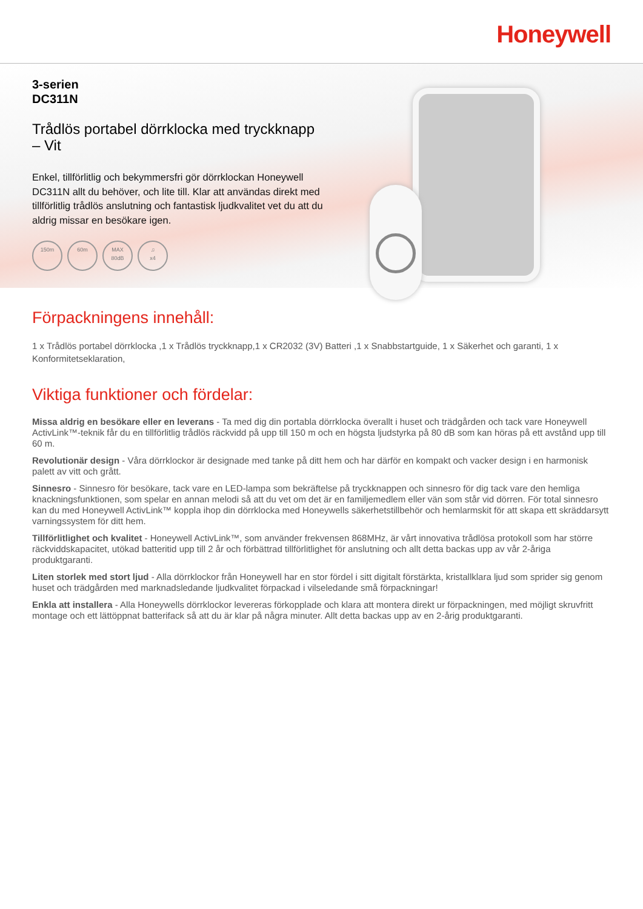Honeywell
3-serien
DC311N
Trådlös portabel dörrklocka med tryckknapp
– Vit
Enkel, tillförlitlig och bekymmersfri gör dörrklockan Honeywell DC311N allt du behöver, och lite till. Klar att användas direkt med tillförlitlig trådlös anslutning och fantastisk ljudkvalitet vet du att du aldrig missar en besökare igen.
150m 60m MAX
80dB
♫
x4
Förpackningens innehåll:
1 x Trådlös portabel dörrklocka ,1 x Trådlös tryckknapp,1 x CR2032 (3V) Batteri ,1 x Snabbstartguide, 1 x Säkerhet och garanti, 1 x Konformitetseklaration,
Viktiga funktioner och fördelar:
Missa aldrig en besökare eller en leverans - Ta med dig din portabla dörrklocka överallt i huset och trädgården och tack vare Honeywell ActivLink™-teknik får du en tillförlitlig trådlös räckvidd på upp till 150 m och en högsta ljudstyrka på 80 dB som kan höras på ett avstånd upp till 60 m.
Revolutionär design - Våra dörrklockor är designade med tanke på ditt hem och har därför en kompakt och vacker design i en harmonisk palett av vitt och grått.
Sinnesro - Sinnesro för besökare, tack vare en LED-lampa som bekräftelse på tryckknappen och sinnesro för dig tack vare den hemliga knackningsfunktionen, som spelar en annan melodi så att du vet om det är en familjemedlem eller vän som står vid dörren. För total sinnesro kan du med Honeywell ActivLink™ koppla ihop din dörrklocka med Honeywells säkerhetstillbehör och hemlarmskit för att skapa ett skräddarsytt varningssystem för ditt hem.
Tillförlitlighet och kvalitet - Honeywell ActivLink™, som använder frekvensen 868MHz, är vårt innovativa trådlösa protokoll som har större räckviddskapacitet, utökad batteritid upp till 2 år och förbättrad tillförlitlighet för anslutning och allt detta backas upp av vår 2-åriga produktgaranti.
Liten storlek med stort ljud - Alla dörrklockor från Honeywell har en stor fördel i sitt digitalt förstärkta, kristallklara ljud som sprider sig genom huset och trädgården med marknadsledande ljudkvalitet förpackad i vilseledande små förpackningar!
Enkla att installera - Alla Honeywells dörrklockor levereras förkopplade och klara att montera direkt ur förpackningen, med möjligt skruvfritt montage och ett lättöppnat batterifack så att du är klar på några minuter. Allt detta backas upp av en 2-årig produktgaranti.